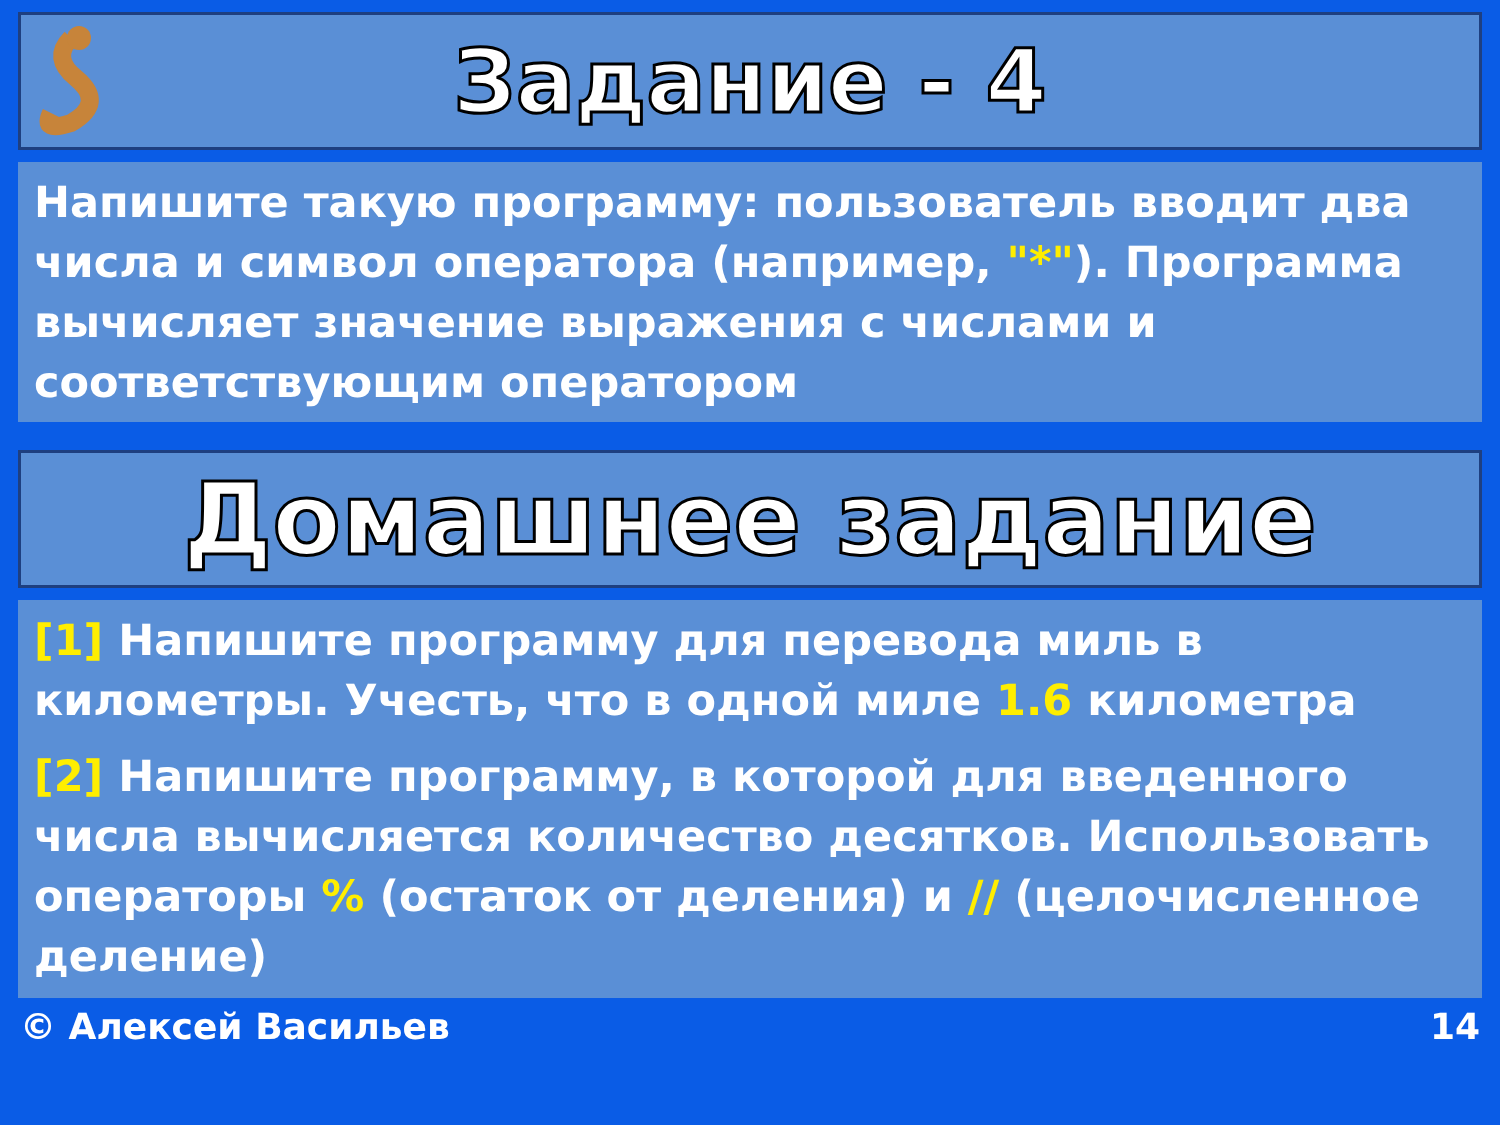Задание - 4
Напишите такую программу: пользователь вводит два числа и символ оператора (например, "*"). Программа вычисляет значение выражения с числами и соответствующим оператором
Домашнее задание
[1] Напишите программу для перевода миль в километры. Учесть, что в одной миле 1.6 километра
[2] Напишите программу, в которой для введенного числа вычисляется количество десятков. Использовать операторы % (остаток от деления) и // (целочисленное деление)
© Алексей Васильев 14